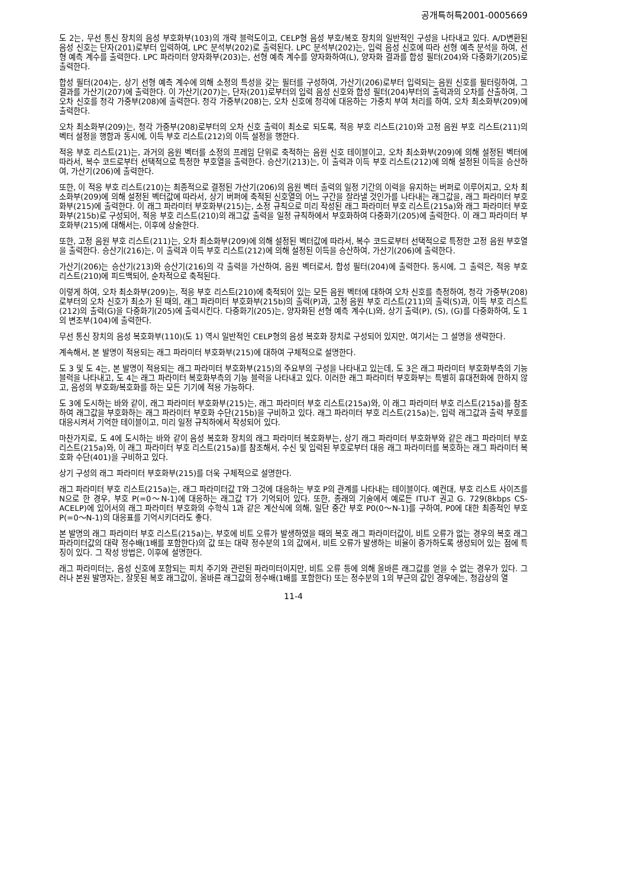공개특허특2001-0005669
도 2는, 무선 통신 장치의 음성 부호화부(103)의 개략 블럭도이고, CELP형 음성 부호/복호 장치의 일반적인 구성을 나타내고 있다. A/D변환된 음성 신호는 단자(201)로부터 입력하여, LPC 분석부(202)로 출력된다. LPC 분석부(202)는, 입력 음성 신호에 따라 선형 예측 분석을 하여, 선형 예측 계수를 출력한다. LPC 파라미터 양자화부(203)는, 선형 예측 계수를 양자화하여(L), 양자화 결과를 합성 필터(204)와 다중화기(205)로 출력한다.
합성 필터(204)는, 상기 선형 예측 계수에 의해 소정의 특성을 갖는 필터를 구성하여, 가산기(206)로부터 입력되는 음원 신호를 필터링하여, 그 결과를 가산기(207)에 출력한다. 이 가산기(207)는, 단자(201)로부터의 입력 음성 신호와 합성 필터(204)부터의 출력과의 오차를 산출하여, 그 오차 신호를 청각 가중부(208)에 출력한다. 청각 가중부(208)는, 오차 신호에 청각에 대응하는 가중치 부여 처리를 하여, 오차 최소화부(209)에 출력한다.
오차 최소화부(209)는, 청각 가중부(208)로부터의 오차 신호 출력이 최소로 되도록, 적응 부호 리스트(210)와 고정 음원 부호 리스트(211)의 벡터 설정을 행함과 동시에, 이득 부호 리스트(212)의 이득 설정을 행한다.
적응 부호 리스트(21)는, 과거의 음원 벡터를 소정의 프레임 단위로 축적하는 음원 신호 테이블이고, 오차 최소화부(209)에 의해 설정된 벡터에 따라서, 복수 코드로부터 선택적으로 특정한 부호열을 출력한다. 승산기(213)는, 이 출력과 이득 부호 리스트(212)에 의해 설정된 이득을 승산하여, 가산기(206)에 출력한다.
또한, 이 적응 부호 리스트(210)는 최종적으로 결정된 가산기(206)의 음원 벡터 출력의 일정 기간의 이력을 유지하는 버퍼로 이루어지고, 오차 최소화부(209)에 의해 설정된 벡터값에 따라서, 상기 버퍼에 축적된 신호열의 어느 구간을 잘라낼 것인가를 나타내는 래그값을, 래그 파라미터 부호화부(215)에 출력한다. 이 래그 파라미터 부호화부(215)는, 소정 규칙으로 미리 작성된 래그 파라미터 부호 리스트(215a)와 래그 파라미터 부호화부(215b)로 구성되어, 적응 부호 리스트(210)의 래그값 출력을 일정 규칙하에서 부호화하여 다중화기(205)에 출력한다. 이 래그 파라미터 부호화부(215)에 대해서는, 이후에 상술한다.
또한, 고정 음원 부호 리스트(211)는, 오차 최소화부(209)에 의해 설정된 벡터값에 따라서, 복수 코드로부터 선택적으로 특정한 고정 음원 부호열을 출력한다. 승산기(216)는, 이 출력과 이득 부호 리스트(212)에 의해 설정된 이득을 승산하여, 가산기(206)에 출력한다.
가산기(206)는 승산기(213)와 승산기(216)의 각 출력을 가산하여, 음원 벡터로서, 합성 필터(204)에 출력한다. 동시에, 그 출력은, 적응 부호 리스트(210)에 피드백되어, 순차적으로 축적된다.
이렇게 하여, 오차 최소화부(209)는, 적응 부호 리스트(210)에 축적되어 있는 모든 음원 벡터에 대하여 오차 신호를 측정하여, 청각 가중부(208)로부터의 오차 신호가 최소가 된 때의, 래그 파라미터 부호화부(215b)의 출력(P)과, 고정 음원 부호 리스트(211)의 출력(S)과, 이득 부호 리스트(212)의 출력(G)을 다중화기(205)에 출력시킨다. 다중화기(205)는, 양자화된 선형 예측 계수(L)와, 상기 출력(P), (S), (G)를 다중화하여, 도 1의 변조부(104)에 출력한다.
무선 통신 장치의 음성 복호화부(110)(도 1) 역시 일반적인 CELP형의 음성 복호화 장치로 구성되어 있지만, 여기서는 그 설명을 생략한다.
계속해서, 본 발명이 적용되는 래그 파라미터 부호화부(215)에 대하여 구체적으로 설명한다.
도 3 및 도 4는, 본 발명이 적용되는 래그 파라미터 부호화부(215)의 주요부의 구성을 나타내고 있는데, 도 3은 래그 파라미터 부호화부측의 기능 블럭을 나타내고, 도 4는 래그 파라미터 복호화부측의 기능 블럭을 나타내고 있다. 이러한 래그 파라미터 부호화부는 특별히 휴대전화에 한하지 않고, 음성의 부호화/복호화를 하는 모든 기기에 적용 가능하다.
도 3에 도시하는 바와 같이, 래그 파라미터 부호화부(215)는, 래그 파라미터 부호 리스트(215a)와, 이 래그 파라미터 부호 리스트(215a)를 참조하여 래그값을 부호화하는 래그 파라미터 부호화 수단(215b)을 구비하고 있다. 래그 파라미터 부호 리스트(215a)는, 입력 래그값과 출력 부호를 대응시켜서 기억한 테이블이고, 미리 일정 규칙하에서 작성되어 있다.
마찬가지로, 도 4에 도시하는 바와 같이 음성 복호화 장치의 래그 파라미터 복호화부는, 상기 래그 파라미터 부호화부와 같은 래그 파라미터 부호 리스트(215a)와, 이 래그 파라미터 부호 리스트(215a)를 참조해서, 수신 및 입력된 부호로부터 대응 래그 파라미터를 복호하는 래그 파라미터 복호화 수단(401)을 구비하고 있다.
상기 구성의 래그 파라미터 부호화부(215)를 더욱 구체적으로 설명한다.
래그 파라미터 부호 리스트(215a)는, 래그 파라미터값 T와 그것에 대응하는 부호 P의 관계를 나타내는 테이블이다. 예컨대, 부호 리스트 사이즈를 N으로 한 경우, 부호 P(=0～N-1)에 대응하는 래그값 T가 기억되어 있다. 또한, 종래의 기술에서 예로든 ITU-T 권고 G. 729(8kbps CS-ACELP)에 있어서의 래그 파라미터 부호화의 수학식 1과 같은 계산식에 의해, 일단 중간 부호 P0(0～N-1)를 구하여, P0에 대한 최종적인 부호 P(=0～N-1)의 대응표를 기억시키더라도 좋다.
본 발명의 래그 파라미터 부호 리스트(215a)는, 부호에 비트 오류가 발생하였을 때의 복호 래그 파라미터값이, 비트 오류가 없는 경우의 복호 래그 파라미터값의 대략 정수배(1배를 포함한다)의 값 또는 대략 정수분의 1의 값에서, 비트 오류가 발생하는 비율이 증가하도록 생성되어 있는 점에 특징이 있다. 그 작성 방법은, 이후에 설명한다.
래그 파라미터는, 음성 신호에 포함되는 피치 주기와 관련된 파라미터이지만, 비트 오류 등에 의해 올바른 래그값를 얻을 수 없는 경우가 있다. 그러나 본원 발명자는, 잘못된 복호 래그값이, 올바른 래그값의 정수배(1배를 포함한다) 또는 정수분의 1의 부근의 값인 경우에는, 청감상의 열
11-4